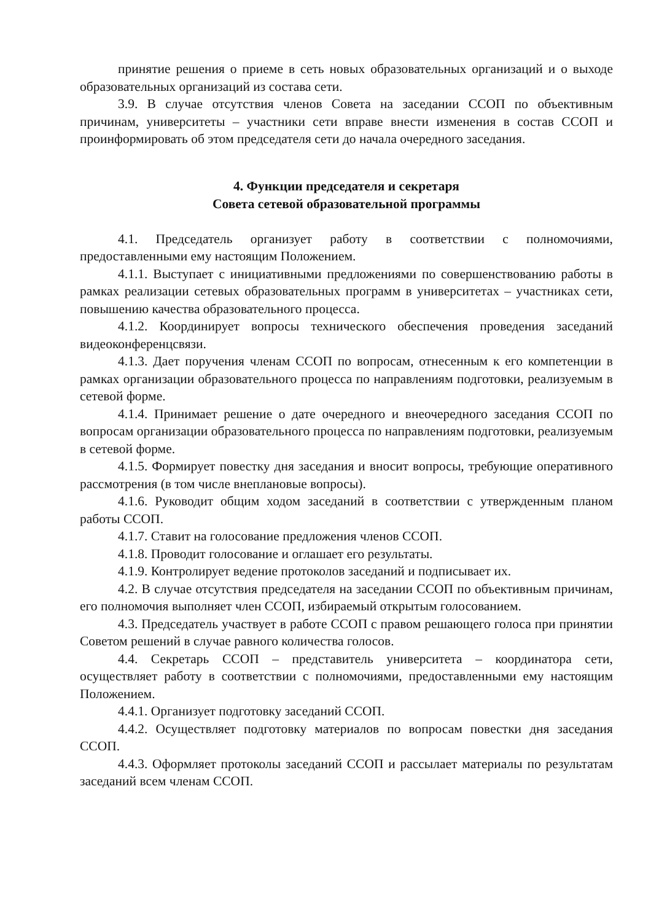принятие решения о приеме в сеть новых образовательных организаций и о выходе образовательных организаций из состава сети.
3.9. В случае отсутствия членов Совета на заседании ССОП по объективным причинам, университеты – участники сети вправе внести изменения в состав ССОП и проинформировать об этом председателя сети до начала очередного заседания.
4. Функции председателя и секретаря
Совета сетевой образовательной программы
4.1. Председатель организует работу в соответствии с полномочиями, предоставленными ему настоящим Положением.
4.1.1. Выступает с инициативными предложениями по совершенствованию работы в рамках реализации сетевых образовательных программ в университетах – участниках сети, повышению качества образовательного процесса.
4.1.2. Координирует вопросы технического обеспечения проведения заседаний видеоконференцсвязи.
4.1.3. Дает поручения членам ССОП по вопросам, отнесенным к его компетенции в рамках организации образовательного процесса по направлениям подготовки, реализуемым в сетевой форме.
4.1.4. Принимает решение о дате очередного и внеочередного заседания ССОП по вопросам организации образовательного процесса по направлениям подготовки, реализуемым в сетевой форме.
4.1.5. Формирует повестку дня заседания и вносит вопросы, требующие оперативного рассмотрения (в том числе внеплановые вопросы).
4.1.6. Руководит общим ходом заседаний в соответствии с утвержденным планом работы ССОП.
4.1.7. Ставит на голосование предложения членов ССОП.
4.1.8. Проводит голосование и оглашает его результаты.
4.1.9. Контролирует ведение протоколов заседаний и подписывает их.
4.2. В случае отсутствия председателя на заседании ССОП по объективным причинам, его полномочия выполняет член ССОП, избираемый открытым голосованием.
4.3. Председатель участвует в работе ССОП с правом решающего голоса при принятии Советом решений в случае равного количества голосов.
4.4. Секретарь ССОП – представитель университета – координатора сети, осуществляет работу в соответствии с полномочиями, предоставленными ему настоящим Положением.
4.4.1. Организует подготовку заседаний ССОП.
4.4.2. Осуществляет подготовку материалов по вопросам повестки дня заседания ССОП.
4.4.3. Оформляет протоколы заседаний ССОП и рассылает материалы по результатам заседаний всем членам ССОП.